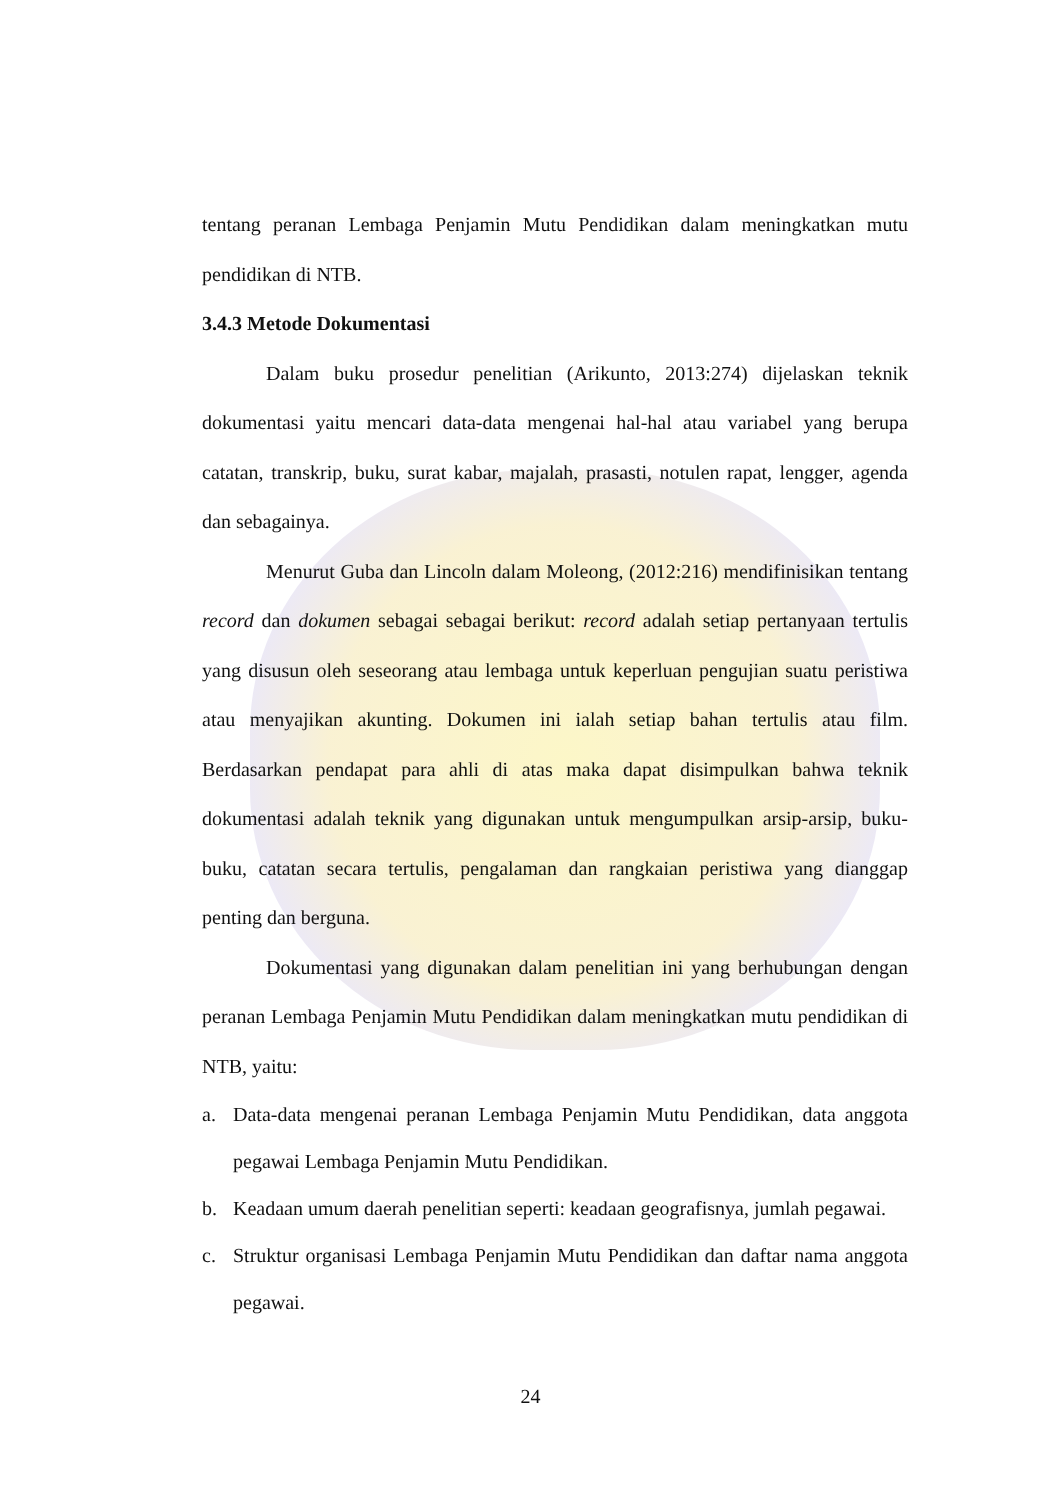tentang peranan Lembaga Penjamin Mutu Pendidikan dalam meningkatkan mutu pendidikan di NTB.
3.4.3 Metode Dokumentasi
Dalam buku prosedur penelitian (Arikunto, 2013:274) dijelaskan teknik dokumentasi yaitu mencari data-data mengenai hal-hal atau variabel yang berupa catatan, transkrip, buku, surat kabar, majalah, prasasti, notulen rapat, lengger, agenda dan sebagainya.
Menurut Guba dan Lincoln dalam Moleong, (2012:216) mendifinisikan tentang record dan dokumen sebagai sebagai berikut: record adalah setiap pertanyaan tertulis yang disusun oleh seseorang atau lembaga untuk keperluan pengujian suatu peristiwa atau menyajikan akunting. Dokumen ini ialah setiap bahan tertulis atau film. Berdasarkan pendapat para ahli di atas maka dapat disimpulkan bahwa teknik dokumentasi adalah teknik yang digunakan untuk mengumpulkan arsip-arsip, buku-buku, catatan secara tertulis, pengalaman dan rangkaian peristiwa yang dianggap penting dan berguna.
Dokumentasi yang digunakan dalam penelitian ini yang berhubungan dengan peranan Lembaga Penjamin Mutu Pendidikan dalam meningkatkan mutu pendidikan di NTB, yaitu:
a. Data-data mengenai peranan Lembaga Penjamin Mutu Pendidikan, data anggota pegawai Lembaga Penjamin Mutu Pendidikan.
b. Keadaan umum daerah penelitian seperti: keadaan geografisnya, jumlah pegawai.
c. Struktur organisasi Lembaga Penjamin Mutu Pendidikan dan daftar nama anggota pegawai.
24